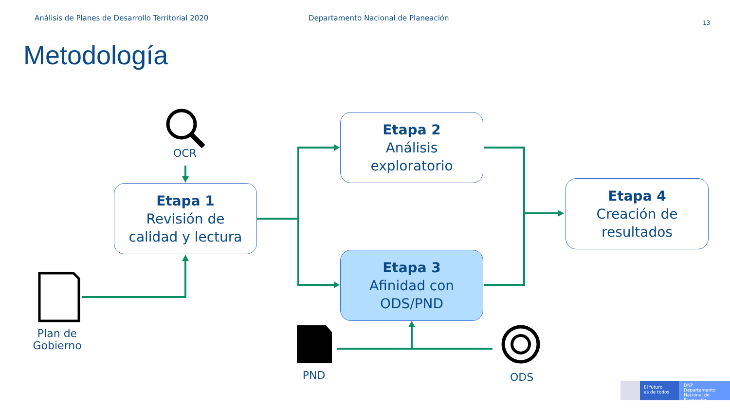Análisis de Planes de Desarrollo Territorial 2020
Departamento Nacional de Planeación
13
Metodología
OCR
Plan de
Gobierno
PND ODS
Etapa 1
Revisión de
calidad y lectura
Etapa 2
Análisis
exploratorio
Etapa 3
Afinidad con
ODS/PND
Etapa 4
Creación de
resultados
El futuro
es de todos
DNP
Departamento
Nacional de Planeación